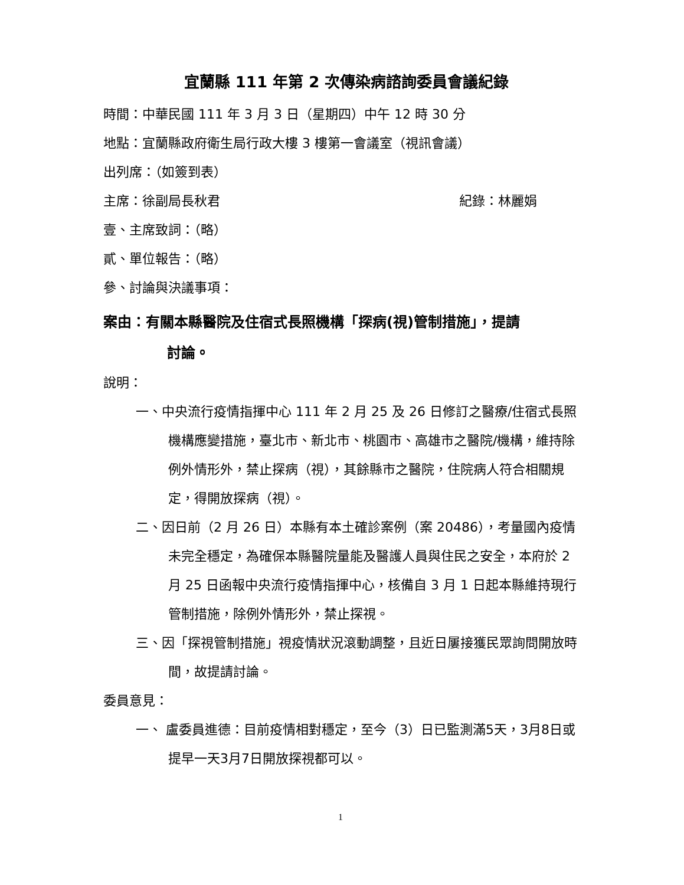宜蘭縣 111 年第 2 次傳染病諮詢委員會議紀錄
時間：中華民國 111 年 3 月 3 日（星期四）中午 12 時 30 分
地點：宜蘭縣政府衛生局行政大樓 3 樓第一會議室（視訊會議）
出列席：（如簽到表）
主席：徐副局長秋君 紀錄：林麗娟
壹、主席致詞：（略）
貳、單位報告：（略）
參、討論與決議事項：
案由：有關本縣醫院及住宿式長照機構「探病(視)管制措施」，提請
討論。
說明：
一、中央流行疫情指揮中心 111 年 2 月 25 及 26 日修訂之醫療/住宿式長照機構應變措施，臺北市、新北市、桃園市、高雄市之醫院/機構，維持除例外情形外，禁止探病（視），其餘縣市之醫院，住院病人符合相關規定，得開放探病（視）。
二、因日前（2 月 26 日）本縣有本土確診案例（案 20486），考量國內疫情未完全穩定，為確保本縣醫院量能及醫護人員與住民之安全，本府於 2 月 25 日函報中央流行疫情指揮中心，核備自 3 月 1 日起本縣維持現行管制措施，除例外情形外，禁止探視。
三、因「探視管制措施」視疫情狀況滾動調整，且近日屢接獲民眾詢問開放時間，故提請討論。
委員意見：
一、 盧委員進德：目前疫情相對穩定，至今（3）日已監測滿5天，3月8日或提早一天3月7日開放探視都可以。
1